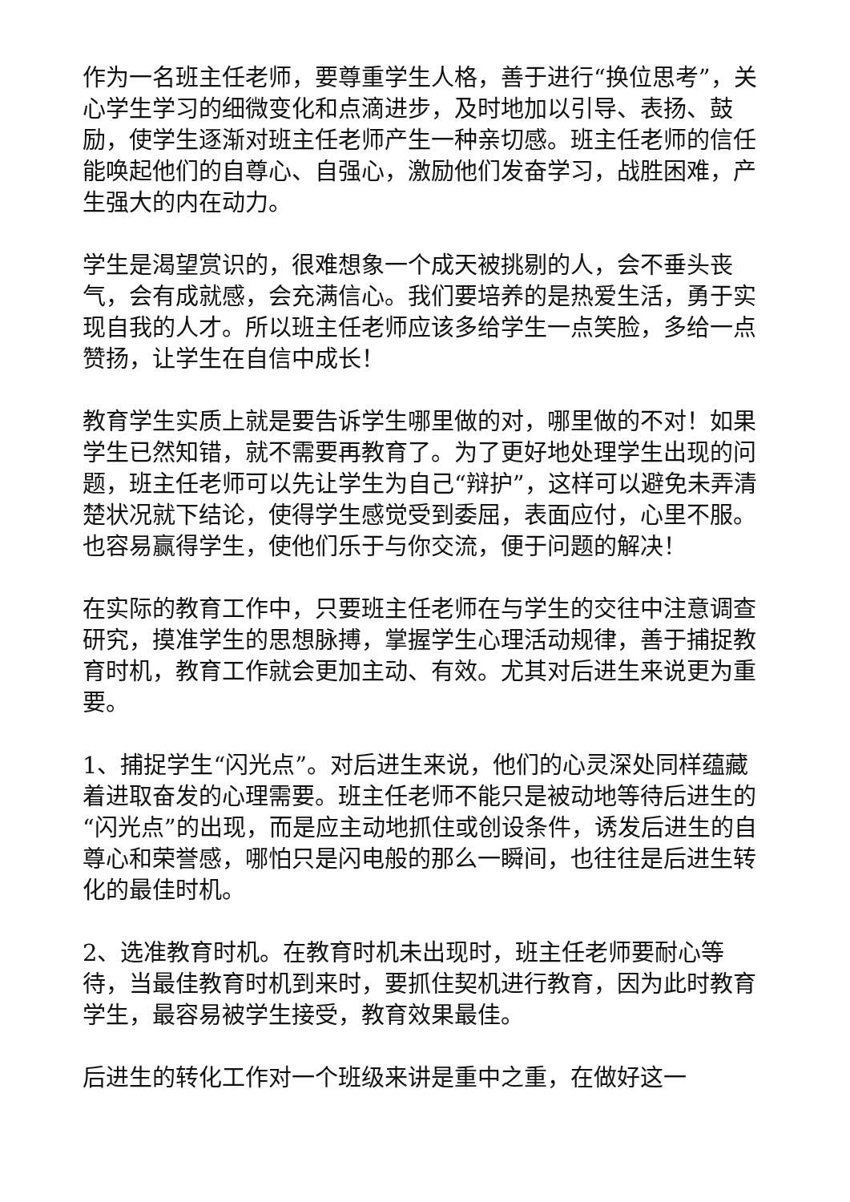作为一名班主任老师，要尊重学生人格，善于进行“换位思考”，关心学生学习的细微变化和点滴进步，及时地加以引导、表扬、鼓励，使学生逐渐对班主任老师产生一种亲切感。班主任老师的信任能唤起他们的自尊心、自强心，激励他们发奋学习，战胜困难，产生强大的内在动力。
学生是渴望赏识的，很难想象一个成天被挑剔的人，会不垂头丧气，会有成就感，会充满信心。我们要培养的是热爱生活，勇于实现自我的人才。所以班主任老师应该多给学生一点笑脸，多给一点赞扬，让学生在自信中成长！
教育学生实质上就是要告诉学生哪里做的对，哪里做的不对！如果学生已然知错，就不需要再教育了。为了更好地处理学生出现的问题，班主任老师可以先让学生为自己“辩护”，这样可以避免未弄清楚状况就下结论，使得学生感觉受到委屈，表面应付，心里不服。也容易赢得学生，使他们乐于与你交流，便于问题的解决！
在实际的教育工作中，只要班主任老师在与学生的交往中注意调查研究，摸准学生的思想脉搏，掌握学生心理活动规律，善于捕捉教育时机，教育工作就会更加主动、有效。尤其对后进生来说更为重要。
1、捕捉学生“闪光点”。对后进生来说，他们的心灵深处同样蕴藏着进取奋发的心理需要。班主任老师不能只是被动地等待后进生的“闪光点”的出现，而是应主动地抓住或创设条件，诱发后进生的自尊心和荣誉感，哪怕只是闪电般的那么一瞬间，也往往是后进生转化的最佳时机。
2、选准教育时机。在教育时机未出现时，班主任老师要耐心等待，当最佳教育时机到来时，要抓住契机进行教育，因为此时教育学生，最容易被学生接受，教育效果最佳。
后进生的转化工作对一个班级来讲是重中之重，在做好这一